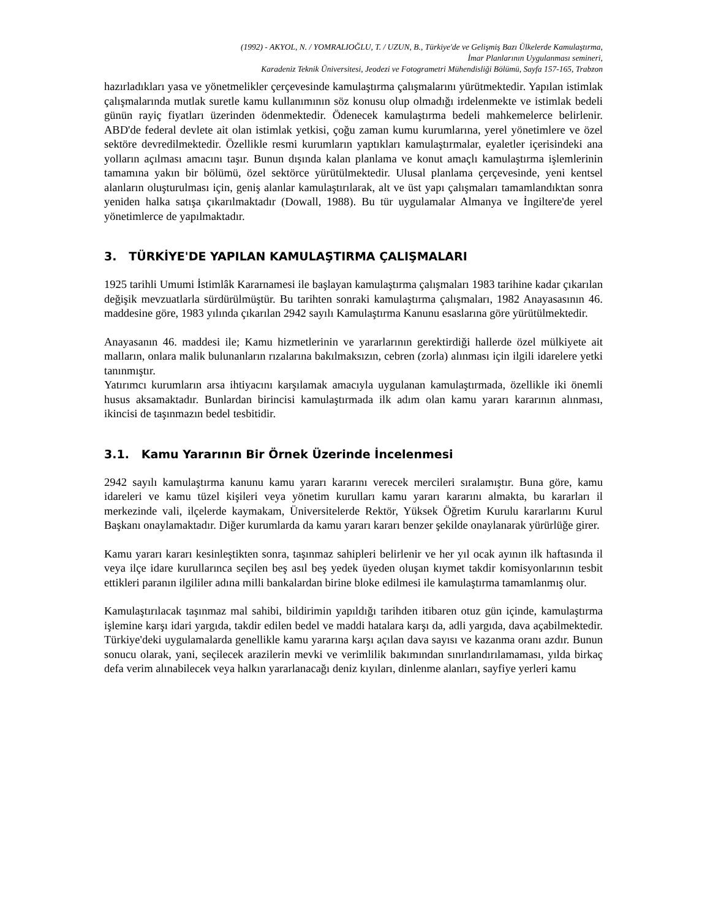(1992) - AKYOL, N. / YOMRALIOĞLU, T. / UZUN, B., Türkiye'de ve Gelişmiş Bazı Ülkelerde Kamulaştırma,
İmar Planlarının Uygulanması semineri,
Karadeniz Teknik Üniversitesi, Jeodezi ve Fotogrametri Mühendisliği Bölümü, Sayfa 157-165, Trabzon
hazırladıkları yasa ve yönetmelikler çerçevesinde kamulaştırma çalışmalarını yürütmektedir. Yapılan istimlak çalışmalarında mutlak suretle kamu kullanımının söz konusu olup olmadığı irdelenmekte ve istimlak bedeli günün rayiç fiyatları üzerinden ödenmektedir. Ödenecek kamulaştırma bedeli mahkemelerce belirlenir. ABD'de federal devlete ait olan istimlak yetkisi, çoğu zaman kumu kurumlarına, yerel yönetimlere ve özel sektöre devredilmektedir. Özellikle resmi kurumların yaptıkları kamulaştırmalar, eyaletler içerisindeki ana yolların açılması amacını taşır. Bunun dışında kalan planlama ve konut amaçlı kamulaştırma işlemlerinin tamamına yakın bir bölümü, özel sektörce yürütülmektedir. Ulusal planlama çerçevesinde, yeni kentsel alanların oluşturulması için, geniş alanlar kamulaştırılarak, alt ve üst yapı çalışmaları tamamlandıktan sonra yeniden halka satışa çıkarılmaktadır (Dowall, 1988). Bu tür uygulamalar Almanya ve İngiltere'de yerel yönetimlerce de yapılmaktadır.
3. TÜRKİYE'DE YAPILAN KAMULAŞTIRMA ÇALIŞMALARI
1925 tarihli Umumi İstimlâk Kararnamesi ile başlayan kamulaştırma çalışmaları 1983 tarihine kadar çıkarılan değişik mevzuatlarla sürdürülmüştür. Bu tarihten sonraki kamulaştırma çalışmaları, 1982 Anayasasının 46. maddesine göre, 1983 yılında çıkarılan 2942 sayılı Kamulaştırma Kanunu esaslarına göre yürütülmektedir.
Anayasanın 46. maddesi ile; Kamu hizmetlerinin ve yararlarının gerektirdiği hallerde özel mülkiyete ait malların, onlara malik bulunanların rızalarına bakılmaksızın, cebren (zorla) alınması için ilgili idarelere yetki tanınmıştır.
Yatırımcı kurumların arsa ihtiyacını karşılamak amacıyla uygulanan kamulaştırmada, özellikle iki önemli husus aksamaktadır. Bunlardan birincisi kamulaştırmada ilk adım olan kamu yararı kararının alınması, ikincisi de taşınmazın bedel tesbitidir.
3.1. Kamu Yararının Bir Örnek Üzerinde İncelenmesi
2942 sayılı kamulaştırma kanunu kamu yararı kararını verecek mercileri sıralamıştır. Buna göre, kamu idareleri ve kamu tüzel kişileri veya yönetim kurulları kamu yararı kararını almakta, bu kararları il merkezinde vali, ilçelerde kaymakam, Üniversitelerde Rektör, Yüksek Öğretim Kurulu kararlarını Kurul Başkanı onaylamaktadır. Diğer kurumlarda da kamu yararı kararı benzer şekilde onaylanarak yürürlüğe girer.
Kamu yararı kararı kesinleştikten sonra, taşınmaz sahipleri belirlenir ve her yıl ocak ayının ilk haftasında il veya ilçe idare kurullarınca seçilen beş asıl beş yedek üyeden oluşan kıymet takdir komisyonlarının tesbit ettikleri paranın ilgililer adına milli bankalardan birine bloke edilmesi ile kamulaştırma tamamlanmış olur.
Kamulaştırılacak taşınmaz mal sahibi, bildirimin yapıldığı tarihden itibaren otuz gün içinde, kamulaştırma işlemine karşı idari yargıda, takdir edilen bedel ve maddi hatalara karşı da, adli yargıda, dava açabilmektedir. Türkiye'deki uygulamalarda genellikle kamu yararına karşı açılan dava sayısı ve kazanma oranı azdır. Bunun sonucu olarak, yani, seçilecek arazilerin mevki ve verimlilik bakımından sınırlandırılamaması, yılda birkaç defa verim alınabilecek veya halkın yararlanacağı deniz kıyıları, dinlenme alanları, sayfiye yerleri kamu